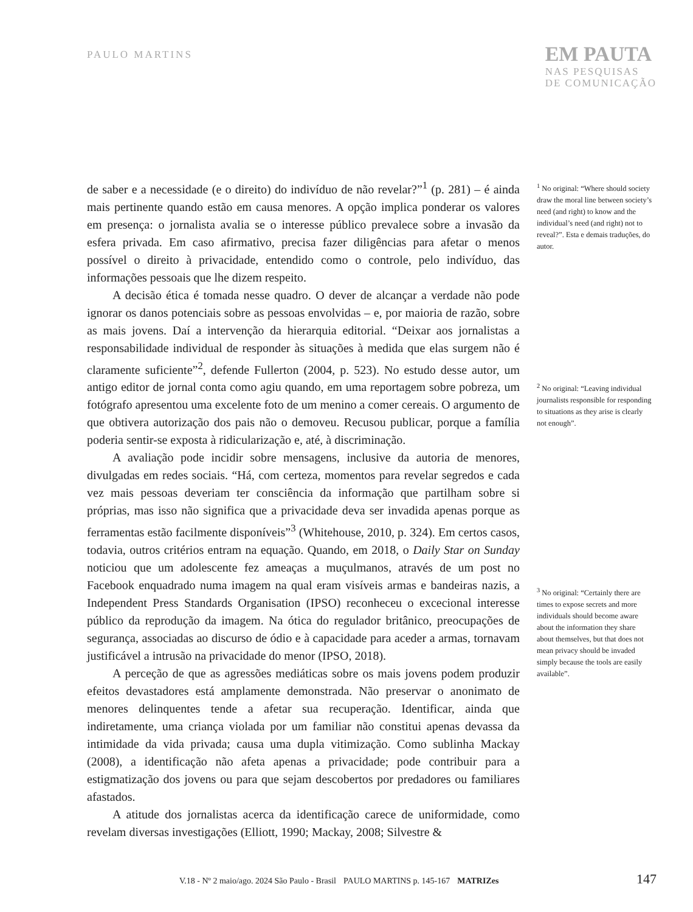PAULO MARTINS
EM PAUTA
NAS PESQUISAS
DE COMUNICAÇÃO
de saber e a necessidade (e o direito) do indivíduo de não revelar?”<sup>1</sup> (p. 281) – é ainda mais pertinente quando estão em causa menores. A opção implica ponderar os valores em presença: o jornalista avalia se o interesse público prevalece sobre a invasão da esfera privada. Em caso afirmativo, precisa fazer diligências para afetar o menos possível o direito à privacidade, entendido como o controle, pelo indivíduo, das informações pessoais que lhe dizem respeito.
A decisão ética é tomada nesse quadro. O dever de alcançar a verdade não pode ignorar os danos potenciais sobre as pessoas envolvidas – e, por maioria de razão, sobre as mais jovens. Daí a intervenção da hierarquia editorial. “Deixar aos jornalistas a responsabilidade individual de responder às situações à medida que elas surgem não é claramente suficiente”<sup>2</sup>, defende Fullerton (2004, p. 523). No estudo desse autor, um antigo editor de jornal conta como agiu quando, em uma reportagem sobre pobreza, um fotógrafo apresentou uma excelente foto de um menino a comer cereais. O argumento de que obtivera autorização dos pais não o demoveu. Recusou publicar, porque a família poderia sentir-se exposta à ridicularização e, até, à discriminação.
A avaliação pode incidir sobre mensagens, inclusive da autoria de menores, divulgadas em redes sociais. “Há, com certeza, momentos para revelar segredos e cada vez mais pessoas deveriam ter consciência da informação que partilham sobre si próprias, mas isso não significa que a privacidade deva ser invadida apenas porque as ferramentas estão facilmente disponíveis”<sup>3</sup> (Whitehouse, 2010, p. 324). Em certos casos, todavia, outros critérios entram na equação. Quando, em 2018, o Daily Star on Sunday noticiou que um adolescente fez ameaças a muçulmanos, através de um post no Facebook enquadrado numa imagem na qual eram visíveis armas e bandeiras nazis, a Independent Press Standards Organisation (IPSO) reconheceu o excecional interesse público da reprodução da imagem. Na ótica do regulador britânico, preocupações de segurança, associadas ao discurso de ódio e à capacidade para aceder a armas, tornavam justificável a intrusão na privacidade do menor (IPSO, 2018).
A perceção de que as agressões mediáticas sobre os mais jovens podem produzir efeitos devastadores está amplamente demonstrada. Não preservar o anonimato de menores delinquentes tende a afetar sua recuperação. Identificar, ainda que indiretamente, uma criança violada por um familiar não constitui apenas devassa da intimidade da vida privada; causa uma dupla vitimização. Como sublinha Mackay (2008), a identificação não afeta apenas a privacidade; pode contribuir para a estigmatização dos jovens ou para que sejam descobertos por predadores ou familiares afastados.
A atitude dos jornalistas acerca da identificação carece de uniformidade, como revelam diversas investigações (Elliott, 1990; Mackay, 2008; Silvestre &
<sup>1</sup> No original: “Where should society draw the moral line between society’s need (and right) to know and the individual’s need (and right) not to reveal?”. Esta e demais traduções, do autor.
<sup>2</sup> No original: “Leaving individual journalists responsible for responding to situations as they arise is clearly not enough”.
<sup>3</sup> No original: “Certainly there are times to expose secrets and more individuals should become aware about the information they share about themselves, but that does not mean privacy should be invaded simply because the tools are easily available”.
V.18 - Nº 2 maio/ago. 2024 São Paulo - Brasil PAULO MARTINS p. 145-167 MATRIZes 147